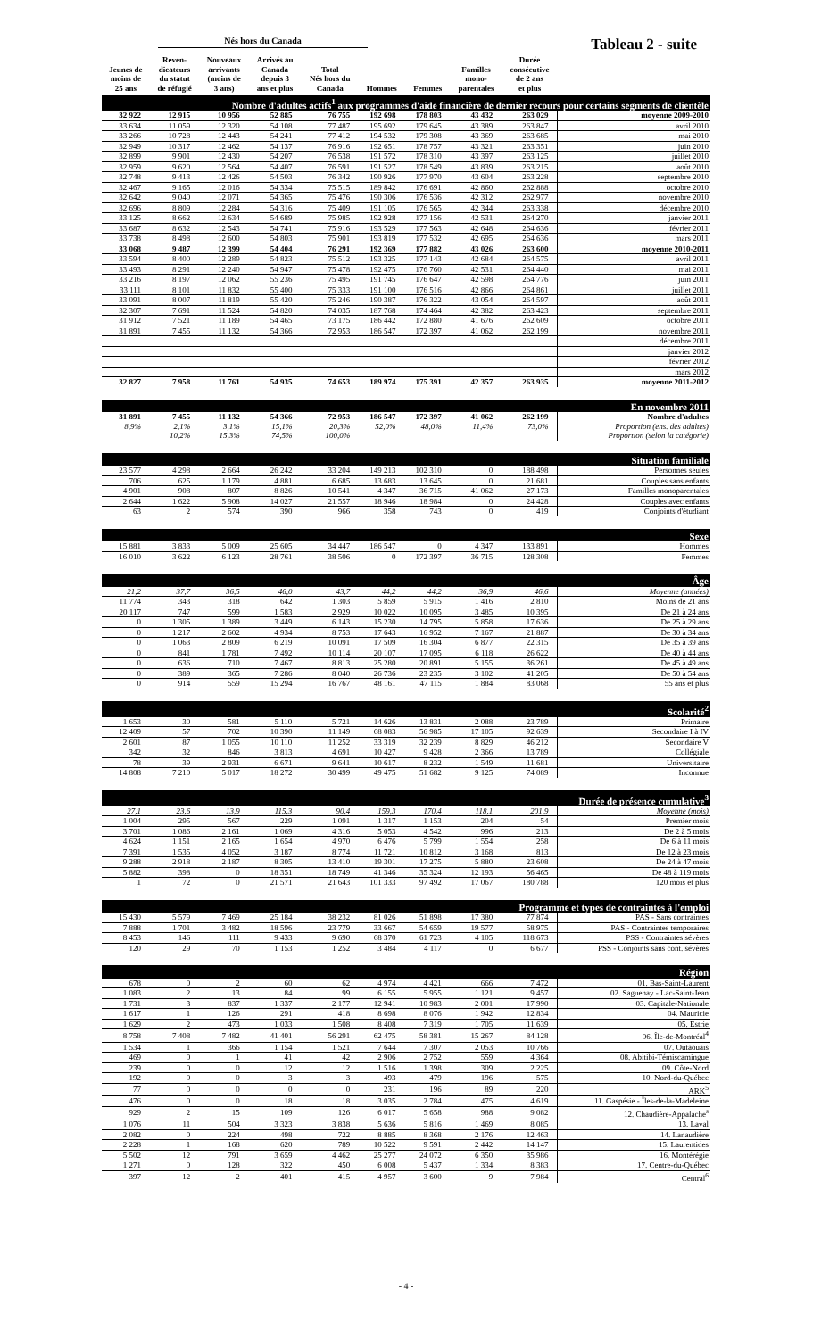Nés hors du Canada
Tableau 2 - suite
| Jeunes de moins de 25 ans | Reven- dicateurs du statut de réfugié | Nouveaux arrivants (moins de 3 ans) | Arrivés au Canada depuis 3 ans et plus | Total Nés hors du Canada | Hommes | Femmes | Familles mono- parentales | Durée consécutive de 2 ans et plus | |
| --- | --- | --- | --- | --- | --- | --- | --- | --- | --- |
| Nombre d'adultes actifs<sup>1</sup> aux programmes d'aide financière de dernier recours pour certains segments de clientèle | | | | | | | | | |
| 32 922 | 12 915 | 10 956 | 52 885 | 76 755 | 192 698 | 178 803 | 43 432 | 263 029 | moyenne 2009-2010 |
| 33 634 | 11 059 | 12 320 | 54 108 | 77 487 | 195 692 | 179 645 | 43 389 | 263 847 | avril 2010 |
| 33 266 | 10 728 | 12 443 | 54 241 | 77 412 | 194 532 | 179 308 | 43 369 | 263 685 | mai 2010 |
| 32 949 | 10 317 | 12 462 | 54 137 | 76 916 | 192 651 | 178 757 | 43 321 | 263 351 | juin 2010 |
| 32 899 | 9 901 | 12 430 | 54 207 | 76 538 | 191 572 | 178 310 | 43 397 | 263 125 | juillet 2010 |
| 32 959 | 9 620 | 12 564 | 54 407 | 76 591 | 191 527 | 178 549 | 43 839 | 263 215 | août 2010 |
| 32 748 | 9 413 | 12 426 | 54 503 | 76 342 | 190 926 | 177 970 | 43 604 | 263 228 | septembre 2010 |
| 32 467 | 9 165 | 12 016 | 54 334 | 75 515 | 189 842 | 176 691 | 42 860 | 262 888 | octobre 2010 |
| 32 642 | 9 040 | 12 071 | 54 365 | 75 476 | 190 306 | 176 536 | 42 312 | 262 977 | novembre 2010 |
| 32 696 | 8 809 | 12 284 | 54 316 | 75 409 | 191 105 | 176 565 | 42 344 | 263 338 | décembre 2010 |
| 33 125 | 8 662 | 12 634 | 54 689 | 75 985 | 192 928 | 177 156 | 42 531 | 264 270 | janvier 2011 |
| 33 687 | 8 632 | 12 543 | 54 741 | 75 916 | 193 529 | 177 563 | 42 648 | 264 636 | février 2011 |
| 33 738 | 8 498 | 12 600 | 54 803 | 75 901 | 193 819 | 177 532 | 42 695 | 264 636 | mars 2011 |
| 33 068 | 9 487 | 12 399 | 54 404 | 76 291 | 192 369 | 177 882 | 43 026 | 263 600 | moyenne 2010-2011 |
| 33 594 | 8 400 | 12 289 | 54 823 | 75 512 | 193 325 | 177 143 | 42 684 | 264 575 | avril 2011 |
| 33 493 | 8 291 | 12 240 | 54 947 | 75 478 | 192 475 | 176 760 | 42 531 | 264 440 | mai 2011 |
| 33 216 | 8 197 | 12 062 | 55 236 | 75 495 | 191 745 | 176 647 | 42 598 | 264 776 | juin 2011 |
| 33 111 | 8 101 | 11 832 | 55 400 | 75 333 | 191 100 | 176 516 | 42 866 | 264 861 | juillet 2011 |
| 33 091 | 8 007 | 11 819 | 55 420 | 75 246 | 190 387 | 176 322 | 43 054 | 264 597 | août 2011 |
| 32 307 | 7 691 | 11 524 | 54 820 | 74 035 | 187 768 | 174 464 | 42 382 | 263 423 | septembre 2011 |
| 31 912 | 7 521 | 11 189 | 54 465 | 73 175 | 186 442 | 172 880 | 41 676 | 262 609 | octobre 2011 |
| 31 891 | 7 455 | 11 132 | 54 366 | 72 953 | 186 547 | 172 397 | 41 062 | 262 199 | novembre 2011 |
| | | | | | | | | | décembre 2011 |
| | | | | | | | | | janvier 2012 |
| | | | | | | | | | février 2012 |
| | | | | | | | | | mars 2012 |
| 32 827 | 7 958 | 11 761 | 54 935 | 74 653 | 189 974 | 175 391 | 42 357 | 263 935 | moyenne 2011-2012 |
| En novembre 2011 | | | | | | | | | |
| 31 891 | 7 455 | 11 132 | 54 366 | 72 953 | 186 547 | 172 397 | 41 062 | 262 199 | Nombre d'adultes |
| 8,9% | 2,1% | 3,1% | 15,1% | 20,3% | 52,0% | 48,0% | 11,4% | 73,0% | Proportion (ens. des adultes) |
| | 10,2% | 15,3% | 74,5% | 100,0% | | | | | Proportion (selon la catégorie) |
| Situation familiale | | | | | | | | | |
| 23 577 | 4 298 | 2 664 | 26 242 | 33 204 | 149 213 | 102 310 | 0 | 188 498 | Personnes seules |
| 706 | 625 | 1 179 | 4 881 | 6 685 | 13 683 | 13 645 | 0 | 21 681 | Couples sans enfants |
| 4 901 | 908 | 807 | 8 826 | 10 541 | 4 347 | 36 715 | 41 062 | 27 173 | Familles monoparentales |
| 2 644 | 1 622 | 5 908 | 14 027 | 21 557 | 18 946 | 18 984 | 0 | 24 428 | Couples avec enfants |
| 63 | 2 | 574 | 390 | 966 | 358 | 743 | 0 | 419 | Conjoints d'étudiant |
| Sexe | | | | | | | | | |
| 15 881 | 3 833 | 5 009 | 25 605 | 34 447 | 186 547 | 0 | 4 347 | 133 891 | Hommes |
| 16 010 | 3 622 | 6 123 | 28 761 | 38 506 | 0 | 172 397 | 36 715 | 128 308 | Femmes |
| Âge | | | | | | | | | |
| 21,2 | 37,7 | 36,5 | 46,0 | 43,7 | 44,2 | 44,2 | 36,9 | 46,6 | Moyenne (années) |
| 11 774 | 343 | 318 | 642 | 1 303 | 5 859 | 5 915 | 1 416 | 2 810 | Moins de 21 ans |
| 20 117 | 747 | 599 | 1 583 | 2 929 | 10 022 | 10 095 | 3 485 | 10 395 | De 21 à 24 ans |
| 0 | 1 305 | 1 389 | 3 449 | 6 143 | 15 230 | 14 795 | 5 858 | 17 636 | De 25 à 29 ans |
| 0 | 1 217 | 2 602 | 4 934 | 8 753 | 17 643 | 16 952 | 7 167 | 21 887 | De 30 à 34 ans |
| 0 | 1 063 | 2 809 | 6 219 | 10 091 | 17 509 | 16 304 | 6 877 | 22 315 | De 35 à 39 ans |
| 0 | 841 | 1 781 | 7 492 | 10 114 | 20 107 | 17 095 | 6 118 | 26 622 | De 40 à 44 ans |
| 0 | 636 | 710 | 7 467 | 8 813 | 25 280 | 20 891 | 5 155 | 36 261 | De 45 à 49 ans |
| 0 | 389 | 365 | 7 286 | 8 040 | 26 736 | 23 235 | 3 102 | 41 205 | De 50 à 54 ans |
| 0 | 914 | 559 | 15 294 | 16 767 | 48 161 | 47 115 | 1 884 | 83 068 | 55 ans et plus |
| Scolarité<sup>2</sup> | | | | | | | | | |
| 1 653 | 30 | 581 | 5 110 | 5 721 | 14 626 | 13 831 | 2 088 | 23 789 | Primaire |
| 12 409 | 57 | 702 | 10 390 | 11 149 | 68 083 | 56 985 | 17 105 | 92 639 | Secondaire I à IV |
| 2 601 | 87 | 1 055 | 10 110 | 11 252 | 33 319 | 32 239 | 8 829 | 46 212 | Secondaire V |
| 342 | 32 | 846 | 3 813 | 4 691 | 10 427 | 9 428 | 2 366 | 13 789 | Collégiale |
| 78 | 39 | 2 931 | 6 671 | 9 641 | 10 617 | 8 232 | 1 549 | 11 681 | Universitaire |
| 14 808 | 7 210 | 5 017 | 18 272 | 30 499 | 49 475 | 51 682 | 9 125 | 74 089 | Inconnue |
| Durée de présence cumulative<sup>3</sup> | | | | | | | | | |
| 27,1 | 23,6 | 13,9 | 115,3 | 90,4 | 159,3 | 170,4 | 118,1 | 201,9 | Moyenne (mois) |
| 1 004 | 295 | 567 | 229 | 1 091 | 1 317 | 1 153 | 204 | 54 | Premier mois |
| 3 701 | 1 086 | 2 161 | 1 069 | 4 316 | 5 053 | 4 542 | 996 | 213 | De 2 à 5 mois |
| 4 624 | 1 151 | 2 165 | 1 654 | 4 970 | 6 476 | 5 799 | 1 554 | 258 | De 6 à 11 mois |
| 7 391 | 1 535 | 4 052 | 3 187 | 8 774 | 11 721 | 10 812 | 3 168 | 813 | De 12 à 23 mois |
| 9 288 | 2 918 | 2 187 | 8 305 | 13 410 | 19 301 | 17 275 | 5 880 | 23 608 | De 24 à 47 mois |
| 5 882 | 398 | 0 | 18 351 | 18 749 | 41 346 | 35 324 | 12 193 | 56 465 | De 48 à 119 mois |
| 1 | 72 | 0 | 21 571 | 21 643 | 101 333 | 97 492 | 17 067 | 180 788 | 120 mois et plus |
| Programme et types de contraintes à l'emploi | | | | | | | | | |
| 15 430 | 5 579 | 7 469 | 25 184 | 38 232 | 81 026 | 51 898 | 17 380 | 77 874 | PAS - Sans contraintes |
| 7 888 | 1 701 | 3 482 | 18 596 | 23 779 | 33 667 | 54 659 | 19 577 | 58 975 | PAS - Contraintes temporaires |
| 8 453 | 146 | 111 | 9 433 | 9 690 | 68 370 | 61 723 | 4 105 | 118 673 | PSS - Contraintes sévères |
| 120 | 29 | 70 | 1 153 | 1 252 | 3 484 | 4 117 | 0 | 6 677 | PSS - Conjoints sans cont. sévères |
| Région | | | | | | | | | |
| 678 | 0 | 2 | 60 | 62 | 4 974 | 4 421 | 666 | 7 472 | 01. Bas-Saint-Laurent |
| 1 083 | 2 | 13 | 84 | 99 | 6 155 | 5 955 | 1 121 | 9 457 | 02. Saguenay - Lac-Saint-Jean |
| 1 731 | 3 | 837 | 1 337 | 2 177 | 12 941 | 10 983 | 2 001 | 17 990 | 03. Capitale-Nationale |
| 1 617 | 1 | 126 | 291 | 418 | 8 698 | 8 076 | 1 942 | 12 834 | 04. Mauricie |
| 1 629 | 2 | 473 | 1 033 | 1 508 | 8 408 | 7 319 | 1 705 | 11 639 | 05. Estrie |
| 8 758 | 7 408 | 7 482 | 41 401 | 56 291 | 62 475 | 58 381 | 15 267 | 84 128 | 06. Île-de-Montréal<sup>4</sup> |
| 1 534 | 1 | 366 | 1 154 | 1 521 | 7 644 | 7 307 | 2 053 | 10 766 | 07. Outaouais |
| 469 | 0 | 1 | 41 | 42 | 2 906 | 2 752 | 559 | 4 364 | 08. Abitibi-Témiscamingue |
| 239 | 0 | 0 | 12 | 12 | 1 516 | 1 398 | 309 | 2 225 | 09. Côte-Nord |
| 192 | 0 | 0 | 3 | 3 | 493 | 479 | 196 | 575 | 10. Nord-du-Québec |
| 77 | 0 | 0 | 0 | 0 | 231 | 196 | 89 | 220 | ARK<sup>5</sup> |
| 476 | 0 | 0 | 18 | 18 | 3 035 | 2 784 | 475 | 4 619 | 11. Gaspésie - Îles-de-la-Madeleine |
| 929 | 2 | 15 | 109 | 126 | 6 017 | 5 658 | 988 | 9 082 | 12. Chaudière-Appalache<sup>s</sup> |
| 1 076 | 11 | 504 | 3 323 | 3 838 | 5 636 | 5 816 | 1 469 | 8 085 | 13. Laval |
| 2 082 | 0 | 224 | 498 | 722 | 8 885 | 8 368 | 2 176 | 12 463 | 14. Lanaudière |
| 2 228 | 1 | 168 | 620 | 789 | 10 522 | 9 591 | 2 442 | 14 147 | 15. Laurentides |
| 5 502 | 12 | 791 | 3 659 | 4 462 | 25 277 | 24 072 | 6 350 | 35 986 | 16. Montérégie |
| 1 271 | 0 | 128 | 322 | 450 | 6 008 | 5 437 | 1 334 | 8 383 | 17. Centre-du-Québec |
| 397 | 12 | 2 | 401 | 415 | 4 957 | 3 600 | 9 | 7 984 | Central<sup>6</sup> |
- 4 -